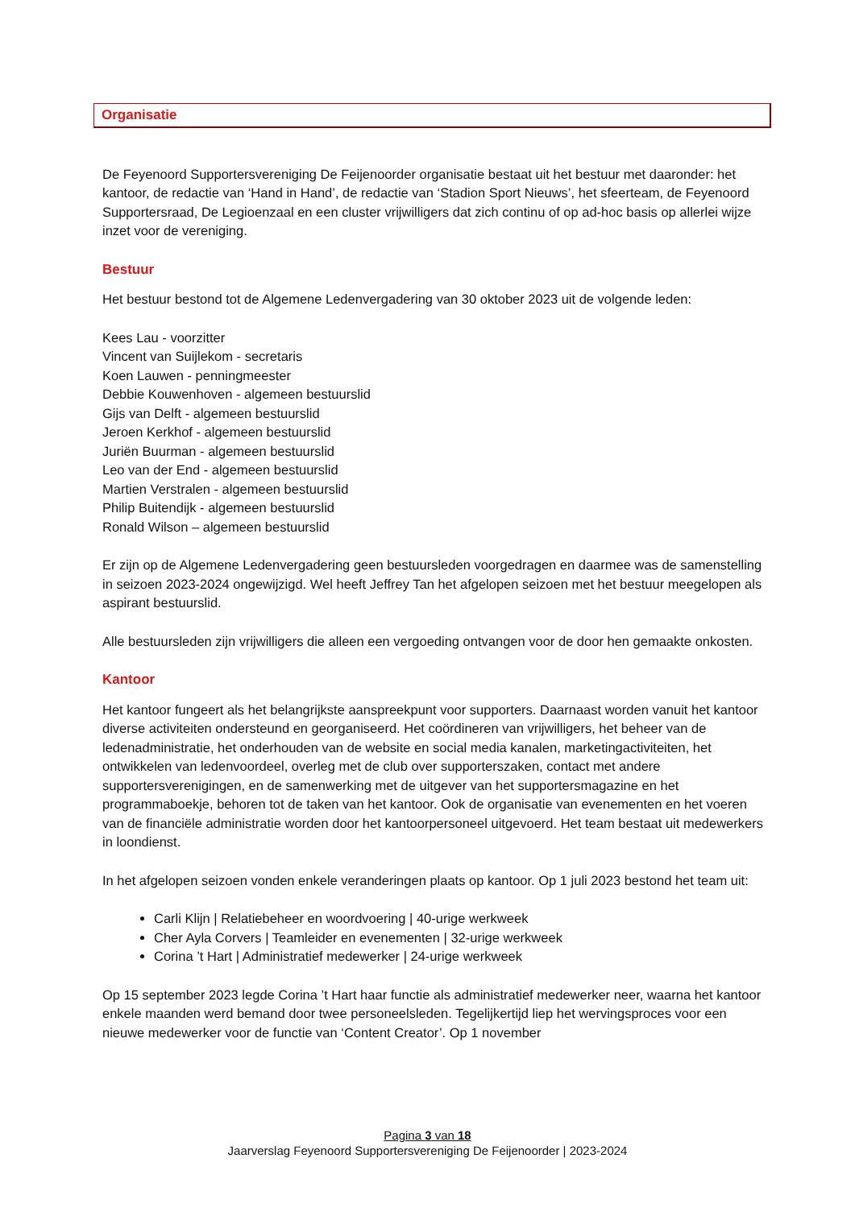Organisatie
De Feyenoord Supportersvereniging De Feijenoorder organisatie bestaat uit het bestuur met daaronder: het kantoor, de redactie van ‘Hand in Hand’, de redactie van ‘Stadion Sport Nieuws’, het sfeerteam, de Feyenoord Supportersraad, De Legioenzaal en een cluster vrijwilligers dat zich continu of op ad-hoc basis op allerlei wijze inzet voor de vereniging.
Bestuur
Het bestuur bestond tot de Algemene Ledenvergadering van 30 oktober 2023 uit de volgende leden:
Kees Lau - voorzitter
Vincent van Suijlekom - secretaris
Koen Lauwen - penningmeester
Debbie Kouwenhoven - algemeen bestuurslid
Gijs van Delft - algemeen bestuurslid
Jeroen Kerkhof - algemeen bestuurslid
Juriën Buurman - algemeen bestuurslid
Leo van der End - algemeen bestuurslid
Martien Verstralen - algemeen bestuurslid
Philip Buitendijk - algemeen bestuurslid
Ronald Wilson – algemeen bestuurslid
Er zijn op de Algemene Ledenvergadering geen bestuursleden voorgedragen en daarmee was de samenstelling in seizoen 2023-2024 ongewijzigd. Wel heeft Jeffrey Tan het afgelopen seizoen met het bestuur meegelopen als aspirant bestuurslid.
Alle bestuursleden zijn vrijwilligers die alleen een vergoeding ontvangen voor de door hen gemaakte onkosten.
Kantoor
Het kantoor fungeert als het belangrijkste aanspreekpunt voor supporters. Daarnaast worden vanuit het kantoor diverse activiteiten ondersteund en georganiseerd. Het coördineren van vrijwilligers, het beheer van de ledenadministratie, het onderhouden van de website en social media kanalen, marketingactiviteiten, het ontwikkelen van ledenvoordeel, overleg met de club over supporterszaken, contact met andere supportersverenigingen, en de samenwerking met de uitgever van het supportersmagazine en het programmaboekje, behoren tot de taken van het kantoor. Ook de organisatie van evenementen en het voeren van de financiële administratie worden door het kantoorpersoneel uitgevoerd. Het team bestaat uit medewerkers in loondienst.
In het afgelopen seizoen vonden enkele veranderingen plaats op kantoor. Op 1 juli 2023 bestond het team uit:
Carli Klijn | Relatiebeheer en woordvoering | 40-urige werkweek
Cher Ayla Corvers | Teamleider en evenementen | 32-urige werkweek
Corina ’t Hart | Administratief medewerker | 24-urige werkweek
Op 15 september 2023 legde Corina ’t Hart haar functie als administratief medewerker neer, waarna het kantoor enkele maanden werd bemand door twee personeelsleden. Tegelijkertijd liep het wervingsproces voor een nieuwe medewerker voor de functie van ‘Content Creator’. Op 1 november
Pagina 3 van 18
Jaarverslag Feyenoord Supportersvereniging De Feijenoorder | 2023-2024